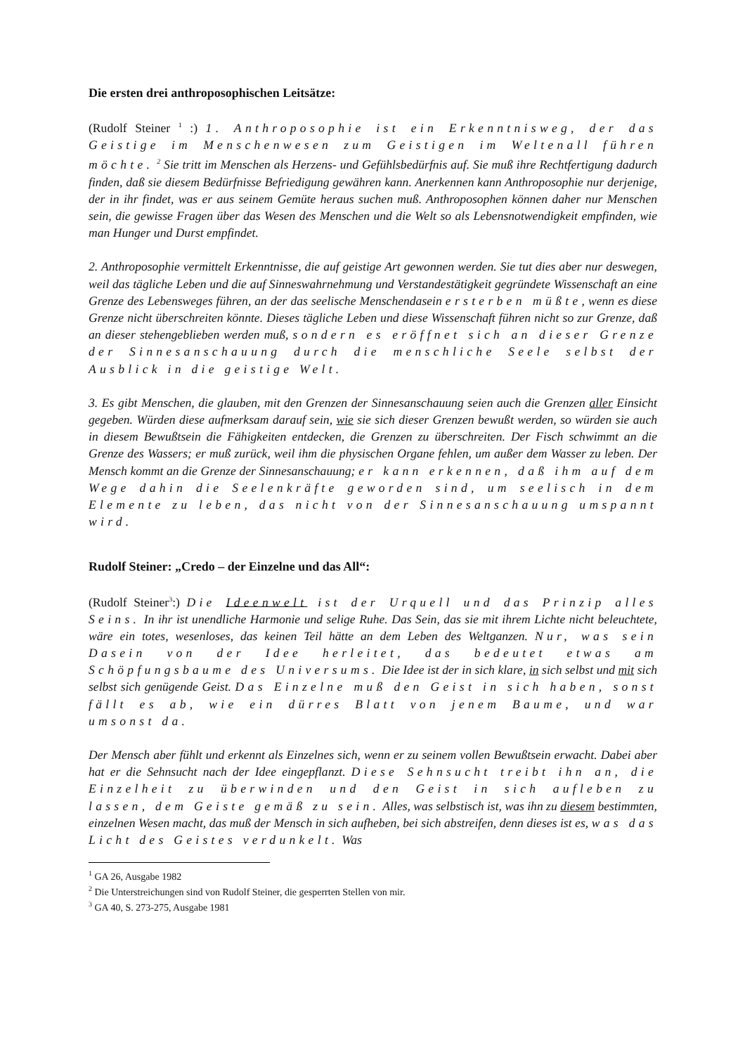Die ersten drei anthroposophischen Leitsätze:
(Rudolf Steiner <sup>1</sup> :) 1. Anthroposophie ist ein Erkenntnisweg, der das Geistige im Menschenwesen zum Geistigen im Weltenall führen möchte. <sup>2</sup> Sie tritt im Menschen als Herzens- und Gefühlsbedürfnis auf. Sie muß ihre Rechtfertigung dadurch finden, daß sie diesem Bedürfnisse Befriedigung gewähren kann. Anerkennen kann Anthroposophie nur derjenige, der in ihr findet, was er aus seinem Gemüte heraus suchen muß. Anthroposophen können daher nur Menschen sein, die gewisse Fragen über das Wesen des Menschen und die Welt so als Lebensnotwendigkeit empfinden, wie man Hunger und Durst empfindet.
2. Anthroposophie vermittelt Erkenntnisse, die auf geistige Art gewonnen werden. Sie tut dies aber nur deswegen, weil das tägliche Leben und die auf Sinneswahrnehmung und Verstandestätigkeit gegründete Wissenschaft an eine Grenze des Lebensweges führen, an der das seelische Menschendasein ersterben müßte, wenn es diese Grenze nicht überschreiten könnte. Dieses tägliche Leben und diese Wissenschaft führen nicht so zur Grenze, daß an dieser stehengeblieben werden muß, sondern es eröffnet sich an dieser Grenze der Sinnesanschauung durch die menschliche Seele selbst der Ausblick in die geistige Welt.
3. Es gibt Menschen, die glauben, mit den Grenzen der Sinnesanschauung seien auch die Grenzen aller Einsicht gegeben. Würden diese aufmerksam darauf sein, wie sie sich dieser Grenzen bewußt werden, so würden sie auch in diesem Bewußtsein die Fähigkeiten entdecken, die Grenzen zu überschreiten. Der Fisch schwimmt an die Grenze des Wassers; er muß zurück, weil ihm die physischen Organe fehlen, um außer dem Wasser zu leben. Der Mensch kommt an die Grenze der Sinnesanschauung; er kann erkennen, daß ihm auf dem Wege dahin die Seelenkräfte geworden sind, um seelisch in dem Elemente zu leben, das nicht von der Sinnesanschauung umspannt wird.
Rudolf Steiner: „Credo – der Einzelne und das All“:
(Rudolf Steiner<sup>3</sup>:) Die Ideenwelt ist der Urquell und das Prinzip alles Seins. In ihr ist unendliche Harmonie und selige Ruhe. Das Sein, das sie mit ihrem Lichte nicht beleuchtete, wäre ein totes, wesenloses, das keinen Teil hätte an dem Leben des Weltganzen. Nur, was sein Dasein von der Idee herleitet, das bedeutet etwas am Schöpfungsbaume des Universums. Die Idee ist der in sich klare, in sich selbst und mit sich selbst sich genügende Geist. Das Einzelne muß den Geist in sich haben, sonst fällt es ab, wie ein dürres Blatt von jenem Baume, und war umsonst da.
Der Mensch aber fühlt und erkennt als Einzelnes sich, wenn er zu seinem vollen Bewußtsein erwacht. Dabei aber hat er die Sehnsucht nach der Idee eingepflanzt. Diese Sehnsucht treibt ihn an, die Einzelheit zu überwinden und den Geist in sich aufleben zu lassen, dem Geiste gemäß zu sein. Alles, was selbstisch ist, was ihn zu diesem bestimmten, einzelnen Wesen macht, das muß der Mensch in sich aufheben, bei sich abstreifen, denn dieses ist es, was das Licht des Geistes verdunkelt. Was
<sup>1</sup> GA 26, Ausgabe 1982
<sup>2</sup> Die Unterstreichungen sind von Rudolf Steiner, die gesperrten Stellen von mir.
<sup>3</sup> GA 40, S. 273-275, Ausgabe 1981